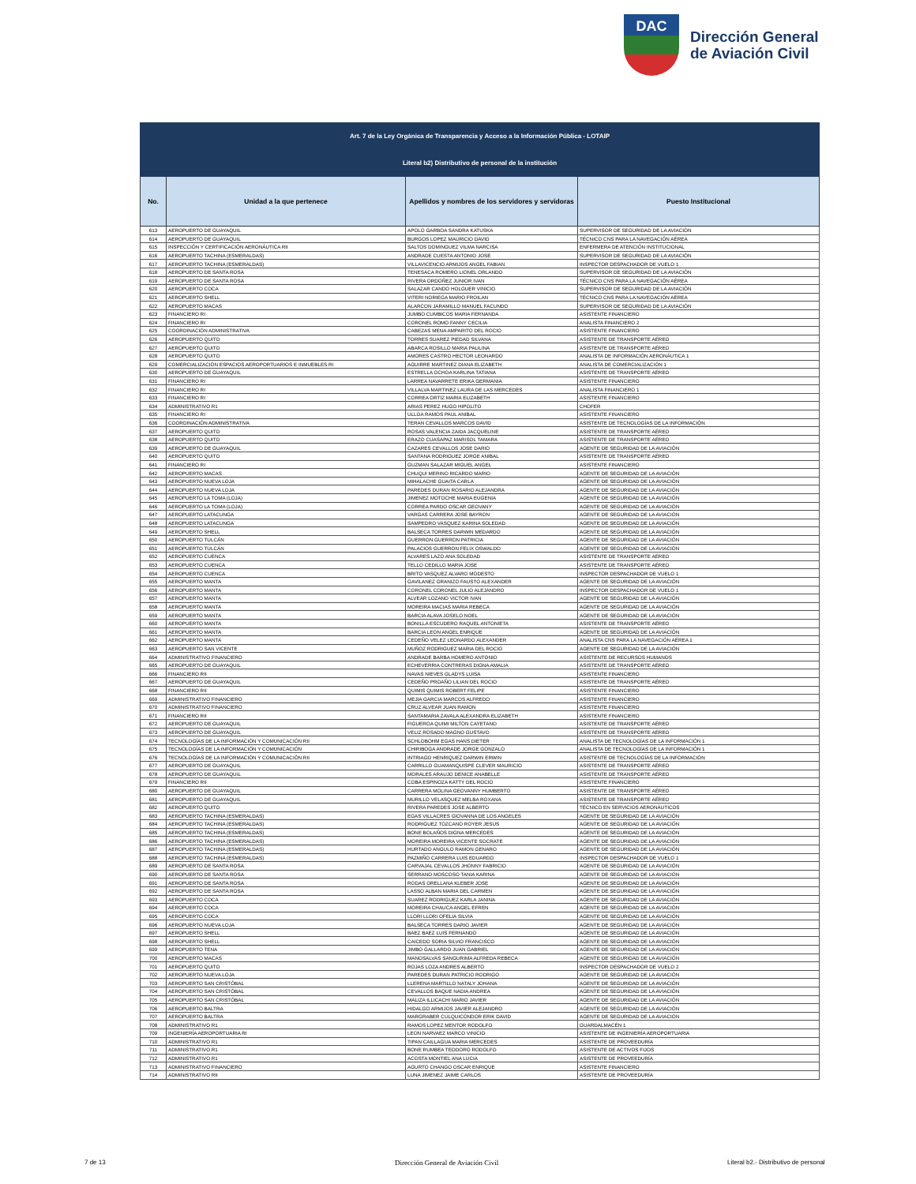DAC
Dirección General
de Aviación Civil
| Art. 7 de la Ley Orgánica de Transparencia y Acceso a la Información Pública - LOTAIP | | | |
| --- | --- | --- | --- |
| Literal b2) Distributivo de personal de la institución | | | |
| No. | Unidad a la que pertenece | Apellidos y nombres de los servidores y servidoras | Puesto Institucional |
| 613 | AEROPUERTO DE GUAYAQUIL | APOLO GARBOA SANDRA KATUSKA | SUPERVISOR DE SEGURIDAD DE LA AVIACIÓN |
| 614 | AEROPUERTO DE GUAYAQUIL | BURGOS LOPEZ MAURICIO DAVID | TÉCNICO CNS PARA LA NAVEGACIÓN AÉREA |
| 615 | INSPECCIÓN Y CERTIFICACIÓN AERONÁUTICA RII | SALTOS DOMINGUEZ VILMA NARCISA | ENFERMERA DE ATENCIÓN INSTITUCIONAL |
| 616 | AEROPUERTO TACHINA (ESMERALDAS) | ANDRADE CUESTA ANTONIO JOSE | SUPERVISOR DE SEGURIDAD DE LA AVIACIÓN |
| 617 | AEROPUERTO TACHINA (ESMERALDAS) | VILLAVICENCIO ARMIJOS ANGEL FABIAN | INSPECTOR DESPACHADOR DE VUELO 1 |
| 618 | AEROPUERTO DE SANTA ROSA | TENESACA ROMERO LIONEL ORLANDO | SUPERVISOR DE SEGURIDAD DE LA AVIACIÓN |
| 619 | AEROPUERTO DE SANTA ROSA | RIVERA ORDOÑEZ JUNIOR IVAN | TÉCNICO CNS PARA LA NAVEGACIÓN AÉREA |
| 620 | AEROPUERTO COCA | SALAZAR CANDO HOLGUER VINICIO | SUPERVISOR DE SEGURIDAD DE LA AVIACIÓN |
| 621 | AEROPUERTO SHELL | VITERI NORIEGA MARIO FROILAN | TÉCNICO CNS PARA LA NAVEGACIÓN AÉREA |
| 622 | AEROPUERTO MACAS | ALARCON JARAMILLO MANUEL FACUNDO | SUPERVISOR DE SEGURIDAD DE LA AVIACIÓN |
| 623 | FINANCIERO RI | JUMBO CUMBICOS MARIA FERNANDA | ASISTENTE FINANCIERO |
| 624 | FINANCIERO RI | CORONEL ROMO FANNY CECILIA | ANALISTA FINANCIERO 2 |
| 625 | COORDINACIÓN ADMINISTRATIVA | CABEZAS MENA AMPARITO DEL ROCIO | ASISTENTE FINANCIERO |
| 626 | AEROPUERTO QUITO | TORRES SUAREZ PIEDAD SILVANA | ASISTENTE DE TRANSPORTE AÉREO |
| 627 | AEROPUERTO QUITO | ABARCA ROSILLO MARIA PAULINA | ASISTENTE DE TRANSPORTE AÉREO |
| 628 | AEROPUERTO QUITO | AMORES CASTRO HECTOR LEONARDO | ANALISTA DE INFORMACIÓN AERONÁUTICA 1 |
| 629 | COMERCIALIZACIÓN ESPACIOS AEROPORTUARIOS E INMUEBLES RI | AGUIRRE MARTINEZ DIANA ELIZABETH | ANALISTA DE COMERCIALIZACIÓN 1 |
| 630 | AEROPUERTO DE GUAYAQUIL | ESTRELLA OCHOA KARLINA TATIANA | ASISTENTE DE TRANSPORTE AÉREO |
| 631 | FINANCIERO RI | LARREA NAVARRETE ERIKA GERMANIA | ASISTENTE FINANCIERO |
| 632 | FINANCIERO RI | VILLALVA MARTINEZ LAURA DE LAS MERCEDES | ANALISTA FINANCIERO 1 |
| 633 | FINANCIERO RI | CORREA ORTIZ MARIA ELIZABETH | ASISTENTE FINANCIERO |
| 634 | ADMINISTRATIVO R1 | ARIAS PEREZ HUGO HIPOLITO | CHOFER |
| 635 | FINANCIERO RI | ULLOA RAMOS PAUL ANIBAL | ASISTENTE FINANCIERO |
| 636 | COORDINACIÓN ADMINISTRATIVA | TERAN CEVALLOS MARCOS DAVID | ASISTENTE DE TECNOLOGÍAS DE LA INFORMACIÓN |
| 637 | AEROPUERTO QUITO | ROSAS VALENCIA ZAIDA JACQUELINE | ASISTENTE DE TRANSPORTE AÉREO |
| 638 | AEROPUERTO QUITO | ERAZO CUASAPAZ MARISOL TAMARA | ASISTENTE DE TRANSPORTE AÉREO |
| 639 | AEROPUERTO DE GUAYAQUIL | CAZARES CEVALLOS JOSE DARIO | AGENTE DE SEGURIDAD DE LA AVIACIÓN |
| 640 | AEROPUERTO QUITO | SANTANA RODRIGUEZ JORGE ANIBAL | ASISTENTE DE TRANSPORTE AÉREO |
| 641 | FINANCIERO RI | GUZMAN SALAZAR MIGUEL ANGEL | ASISTENTE FINANCIERO |
| 642 | AEROPUERTO MACAS | CHUQUI MERINO RICARDO MARIO | AGENTE DE SEGURIDAD DE LA AVIACIÓN |
| 643 | AEROPUERTO NUEVA LOJA | MIHALACHE GUAITA CARLA | AGENTE DE SEGURIDAD DE LA AVIACIÓN |
| 644 | AEROPUERTO NUEVA LOJA | PAREDES DURAN ROSARIO ALEJANDRA | AGENTE DE SEGURIDAD DE LA AVIACIÓN |
| 645 | AEROPUERTO LA TOMA (LOJA) | JIMENEZ MOTOCHE MARIA EUGENIA | AGENTE DE SEGURIDAD DE LA AVIACIÓN |
| 646 | AEROPUERTO LA TOMA (LOJA) | CORREA PARDO OSCAR GEOVANY | AGENTE DE SEGURIDAD DE LA AVIACIÓN |
| 647 | AEROPUERTO LATACUNGA | VARGAS CARRERA JOSE BAYRON | AGENTE DE SEGURIDAD DE LA AVIACIÓN |
| 648 | AEROPUERTO LATACUNGA | SAMPEDRO VASQUEZ KARINA SOLEDAD | AGENTE DE SEGURIDAD DE LA AVIACIÓN |
| 649 | AEROPUERTO SHELL | BALSECA TORRES DARWIN MEDARDO | AGENTE DE SEGURIDAD DE LA AVIACIÓN |
| 650 | AEROPUERTO TULCÁN | GUERRON GUERRON PATRICIA | AGENTE DE SEGURIDAD DE LA AVIACIÓN |
| 651 | AEROPUERTO TULCÁN | PALACIOS GUERRON FELIX OSWALDO | AGENTE DE SEGURIDAD DE LA AVIACIÓN |
| 652 | AEROPUERTO CUENCA | ALVARES LAZO ANA SOLEDAD | ASISTENTE DE TRANSPORTE AÉREO |
| 653 | AEROPUERTO CUENCA | TELLO CEDILLO MARIA JOSE | ASISTENTE DE TRANSPORTE AÉREO |
| 654 | AEROPUERTO CUENCA | BRITO VASQUEZ ALVARO MODESTO | INSPECTOR DESPACHADOR DE VUELO 1 |
| 655 | AEROPUERTO MANTA | GAVILANEZ GRANIZO FAUSTO ALEXANDER | AGENTE DE SEGURIDAD DE LA AVIACIÓN |
| 656 | AEROPUERTO MANTA | CORONEL CORONEL JULIO ALEJANDRO | INSPECTOR DESPACHADOR DE VUELO 1 |
| 657 | AEROPUERTO MANTA | ALVEAR LOZANO VICTOR IVAN | AGENTE DE SEGURIDAD DE LA AVIACIÓN |
| 658 | AEROPUERTO MANTA | MOREIRA MACIAS MARIA REBECA | AGENTE DE SEGURIDAD DE LA AVIACIÓN |
| 659 | AEROPUERTO MANTA | BARCIA ALAVA JOSELO NOEL | AGENTE DE SEGURIDAD DE LA AVIACIÓN |
| 660 | AEROPUERTO MANTA | BONILLA ESCUDERO RAQUEL ANTONIETA | ASISTENTE DE TRANSPORTE AÉREO |
| 661 | AEROPUERTO MANTA | BARCIA LEON ANGEL ENRIQUE | AGENTE DE SEGURIDAD DE LA AVIACIÓN |
| 662 | AEROPUERTO MANTA | CEDEÑO VELEZ LEONARDO ALEXANDER | ANALISTA CNS PARA LA NAVEGACIÓN AÉREA 1 |
| 663 | AEROPUERTO SAN VICENTE | MUÑOZ RODRIGUEZ MARIA DEL ROCIO | AGENTE DE SEGURIDAD DE LA AVIACIÓN |
| 664 | ADMINISTRATIVO FINANCIERO | ANDRADE BARBA HOMERO ANTONIO | ASISTENTE DE RECURSOS HUMANOS |
| 665 | AEROPUERTO DE GUAYAQUIL | ECHEVERRIA CONTRERAS DIGNA AMALIA | ASISTENTE DE TRANSPORTE AÉREO |
| 666 | FINANCIERO RII | NAVAS NIEVES GLADYS LUISA | ASISTENTE FINANCIERO |
| 667 | AEROPUERTO DE GUAYAQUIL | CEDEÑO PROAÑO LILIAN DEL ROCIO | ASISTENTE DE TRANSPORTE AÉREO |
| 668 | FINANCIERO RII | QUIMIS QUIMIS ROBERT FELIPE | ASISTENTE FINANCIERO |
| 669 | ADMINISTRATIVO FINANCIERO | MEJIA GARCIA MARCOS ALFREDO | ASISTENTE FINANCIERO |
| 670 | ADMINISTRATIVO FINANCIERO | CRUZ ALVEAR JUAN RAMON | ASISTENTE FINANCIERO |
| 671 | FINANCIERO RII | SANTAMARIA ZAVALA ALEXANDRA ELIZABETH | ASISTENTE FINANCIERO |
| 672 | AEROPUERTO DE GUAYAQUIL | FIGUEROA QUIMI MILTON CAYETANO | ASISTENTE DE TRANSPORTE AÉREO |
| 673 | AEROPUERTO DE GUAYAQUIL | VELIZ ROSADO MAGNO GUSTAVO | ASISTENTE DE TRANSPORTE AÉREO |
| 674 | TECNOLOGÍAS DE LA INFORMACIÓN Y COMUNICACIÓN RII | SCHLOBOHM EGAS HANS DIETER | ANALISTA DE TECNOLOGÍAS DE LA INFORMACIÓN 1 |
| 675 | TECNOLOGÍAS DE LA INFORMACIÓN Y COMUNICACIÓN | CHIRIBOGA ANDRADE JORGE GONZALO | ANALISTA DE TECNOLOGÍAS DE LA INFORMACIÓN 1 |
| 676 | TECNOLOGÍAS DE LA INFORMACIÓN Y COMUNICACIÓN RII | INTRIAGO HENRIQUEZ DARWIN ERWIN | ASISTENTE DE TECNOLOGÍAS DE LA INFORMACIÓN |
| 677 | AEROPUERTO DE GUAYAQUIL | CARRILLO GUAMANQUISPE CLEVER MAURICIO | ASISTENTE DE TRANSPORTE AÉREO |
| 678 | AEROPUERTO DE GUAYAQUIL | MORALES ARAUJO DENICE ANABELLE | ASISTENTE DE TRANSPORTE AÉREO |
| 679 | FINANCIERO RII | COBA ESPINOZA KATTY DEL ROCIO | ASISTENTE FINANCIERO |
| 680 | AEROPUERTO DE GUAYAQUIL | CARRERA MOLINA GEOVANNY HUMBERTO | ASISTENTE DE TRANSPORTE AÉREO |
| 681 | AEROPUERTO DE GUAYAQUIL | MURILLO VELASQUEZ MELBA ROXANA | ASISTENTE DE TRANSPORTE AÉREO |
| 682 | AEROPUERTO QUITO | RIVERA PAREDES JOSE ALBERTO | TÉCNICO EN SERVICIOS AERONÁUTICOS |
| 683 | AEROPUERTO TACHINA (ESMERALDAS) | EGAS VILLACRES GIOVANNA DE LOS ANGELES | AGENTE DE SEGURIDAD DE LA AVIACIÓN |
| 684 | AEROPUERTO TACHINA (ESMERALDAS) | RODRIGUEZ TOZCANO ROYER JESUS | AGENTE DE SEGURIDAD DE LA AVIACIÓN |
| 685 | AEROPUERTO TACHINA (ESMERALDAS) | BONE BOLAÑOS DIGNA MERCEDES | AGENTE DE SEGURIDAD DE LA AVIACIÓN |
| 686 | AEROPUERTO TACHINA (ESMERALDAS) | MOREIRA MOREIRA VICENTE SOCRATE | AGENTE DE SEGURIDAD DE LA AVIACIÓN |
| 687 | AEROPUERTO TACHINA (ESMERALDAS) | HURTADO ANGULO RAMON GENARO | AGENTE DE SEGURIDAD DE LA AVIACIÓN |
| 688 | AEROPUERTO TACHINA (ESMERALDAS) | PAZMIÑO CARRERA LUIS EDUARDO | INSPECTOR DESPACHADOR DE VUELO 1 |
| 689 | AEROPUERTO DE SANTA ROSA | CARVAJAL CEVALLOS JHONNY FABRICIO | AGENTE DE SEGURIDAD DE LA AVIACIÓN |
| 690 | AEROPUERTO DE SANTA ROSA | SERRANO MOSCOSO TANIA KARINA | AGENTE DE SEGURIDAD DE LA AVIACIÓN |
| 691 | AEROPUERTO DE SANTA ROSA | RODAS ORELLANA KLEBER JOSE | AGENTE DE SEGURIDAD DE LA AVIACIÓN |
| 692 | AEROPUERTO DE SANTA ROSA | LASSO ALBAN MARIA DEL CARMEN | AGENTE DE SEGURIDAD DE LA AVIACIÓN |
| 693 | AEROPUERTO COCA | SUAREZ RODRIGUEZ KARLA JANINA | AGENTE DE SEGURIDAD DE LA AVIACIÓN |
| 694 | AEROPUERTO COCA | MOREIRA CHAUCA ANGEL EFREN | AGENTE DE SEGURIDAD DE LA AVIACIÓN |
| 695 | AEROPUERTO COCA | LLORI LLORI OFELIA SILVIA | AGENTE DE SEGURIDAD DE LA AVIACIÓN |
| 696 | AEROPUERTO NUEVA LOJA | BALSECA TORRES DARIO JAVIER | AGENTE DE SEGURIDAD DE LA AVIACIÓN |
| 697 | AEROPUERTO SHELL | BAEZ BAEZ LUIS FERNANDO | AGENTE DE SEGURIDAD DE LA AVIACIÓN |
| 698 | AEROPUERTO SHELL | CAICEDO SORIA SILVIO FRANCISCO | AGENTE DE SEGURIDAD DE LA AVIACIÓN |
| 699 | AEROPUERTO TENA | JIMBO GALLARDO JUAN GABRIEL | AGENTE DE SEGURIDAD DE LA AVIACIÓN |
| 700 | AEROPUERTO MACAS | MANOSALVAS SANGURIMA ALFREDA REBECA | AGENTE DE SEGURIDAD DE LA AVIACIÓN |
| 701 | AEROPUERTO QUITO | ROJAS LOZA ANDRES ALBERTO | INSPECTOR DESPACHADOR DE VUELO 2 |
| 702 | AEROPUERTO NUEVA LOJA | PAREDES DURAN PATRICIO RODRIGO | AGENTE DE SEGURIDAD DE LA AVIACIÓN |
| 703 | AEROPUERTO SAN CRISTÓBAL | LLERENA MARTILLO NATALY JOHANA | AGENTE DE SEGURIDAD DE LA AVIACIÓN |
| 704 | AEROPUERTO SAN CRISTÓBAL | CEVALLOS BAQUE NADIA ANDREA | AGENTE DE SEGURIDAD DE LA AVIACIÓN |
| 705 | AEROPUERTO SAN CRISTÓBAL | MALIZA ILLICACHI MARIO JAVIER | AGENTE DE SEGURIDAD DE LA AVIACIÓN |
| 706 | AEROPUERTO BALTRA | HIDALGO ARMIJOS JAVIER ALEJANDRO | AGENTE DE SEGURIDAD DE LA AVIACIÓN |
| 707 | AEROPUERTO BALTRA | MARGRABER CULQUICONDOR ERIK DAVID | AGENTE DE SEGURIDAD DE LA AVIACIÓN |
| 708 | ADMINISTRATIVO R1 | RAMOS LOPEZ MENTOR RODOLFO | GUARDALMACÉN 1 |
| 709 | INGENIERÍA AEROPORTUARIA RI | LEON NARVAEZ MARCO VINICIO | ASISTENTE DE INGENIERÍA AEROPORTUARIA |
| 710 | ADMINISTRATIVO R1 | TIPAN CAILLAGUA MARIA MERCEDES | ASISTENTE DE PROVEEDURÍA |
| 711 | ADMINISTRATIVO R1 | BONE RUMBEA TEODORO RODOLFO | ASISTENTE DE ACTIVOS FIJOS |
| 712 | ADMINISTRATIVO R1 | ACOSTA MONTIEL ANA LUCIA | ASISTENTE DE PROVEEDURÍA |
| 713 | ADMINISTRATIVO FINANCIERO | AGURTO CHANGO OSCAR ENRIQUE | ASISTENTE FINANCIERO |
| 714 | ADMINISTRATIVO RII | LUNA JIMENEZ JAIME CARLOS | ASISTENTE DE PROVEEDURÍA |
7 de 13 Dirección General de Aviación Civil Literal b2.- Distributivo de personal